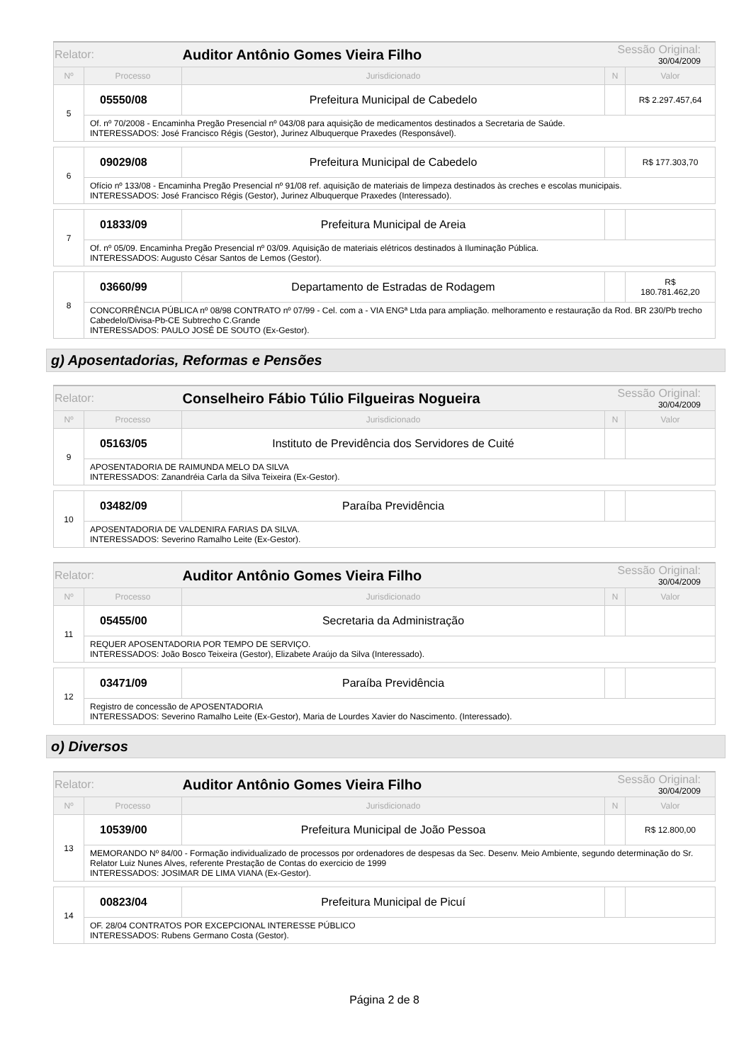| Relator: | | Auditor Antônio Gomes Vieira Filho | Sessão Original: 30/04/2009 | |
| Nº | Processo | Jurisdicionado | N | Valor |
| 5 | 05550/08 | Prefeitura Municipal de Cabedelo | | R$ 2.297.457,64 |
| | Of. nº 70/2008 - Encaminha Pregão Presencial nº 043/08 para aquisição de medicamentos destinados a Secretaria de Saúde. INTERESSADOS: José Francisco Régis (Gestor), Jurinez Albuquerque Praxedes (Responsável). | | | |
| 6 | 09029/08 | Prefeitura Municipal de Cabedelo | | R$ 177.303,70 |
| | Ofício nº 133/08 - Encaminha Pregão Presencial nº 91/08 ref. aquisição de materiais de limpeza destinados às creches e escolas municipais. INTERESSADOS: José Francisco Régis (Gestor), Jurinez Albuquerque Praxedes (Interessado). | | | |
| 7 | 01833/09 | Prefeitura Municipal de Areia | | |
| | Of. nº 05/09. Encaminha Pregão Presencial nº 03/09. Aquisição de materiais elétricos destinados à Iluminação Pública. INTERESSADOS: Augusto César Santos de Lemos (Gestor). | | | |
| 8 | 03660/99 | Departamento de Estradas de Rodagem | | R$ 180.781.462,20 |
| | CONCORRÊNCIA PÚBLICA nº 08/98 CONTRATO nº 07/99 - Cel. com a - VIA ENGª Ltda para ampliação. melhoramento e restauração da Rod. BR 230/Pb trecho Cabedelo/Divisa-Pb-CE Subtrecho C.Grande INTERESSADOS: PAULO JOSÉ DE SOUTO (Ex-Gestor). | | | |
g) Aposentadorias, Reformas e Pensões
| Relator: | | Conselheiro Fábio Túlio Filgueiras Nogueira | Sessão Original: 30/04/2009 | |
| Nº | Processo | Jurisdicionado | N | Valor |
| 9 | 05163/05 | Instituto de Previdência dos Servidores de Cuité | | |
| | APOSENTADORIA DE RAIMUNDA MELO DA SILVA INTERESSADOS: Zanandréia Carla da Silva Teixeira (Ex-Gestor). | | | |
| 10 | 03482/09 | Paraíba Previdência | | |
| | APOSENTADORIA DE VALDENIRA FARIAS DA SILVA. INTERESSADOS: Severino Ramalho Leite (Ex-Gestor). | | | |
| Relator: | | Auditor Antônio Gomes Vieira Filho | Sessão Original: 30/04/2009 | |
| Nº | Processo | Jurisdicionado | N | Valor |
| 11 | 05455/00 | Secretaria da Administração | | |
| | REQUER APOSENTADORIA POR TEMPO DE SERVIÇO. INTERESSADOS: João Bosco Teixeira (Gestor), Elizabete Araújo da Silva (Interessado). | | | |
| 12 | 03471/09 | Paraíba Previdência | | |
| | Registro de concessão de APOSENTADORIA INTERESSADOS: Severino Ramalho Leite (Ex-Gestor), Maria de Lourdes Xavier do Nascimento. (Interessado). | | | |
o) Diversos
| Relator: | | Auditor Antônio Gomes Vieira Filho | Sessão Original: 30/04/2009 | |
| Nº | Processo | Jurisdicionado | N | Valor |
| 13 | 10539/00 | Prefeitura Municipal de João Pessoa | | R$ 12.800,00 |
| | MEMORANDO Nº 84/00 - Formação individualizado de processos por ordenadores de despesas da Sec. Desenv. Meio Ambiente, segundo determinação do Sr. Relator Luiz Nunes Alves, referente Prestação de Contas do exercicio de 1999 INTERESSADOS: JOSIMAR DE LIMA VIANA (Ex-Gestor). | | | |
| 14 | 00823/04 | Prefeitura Municipal de Picuí | | |
| | OF. 28/04 CONTRATOS POR EXCEPCIONAL INTERESSE PÚBLICO INTERESSADOS: Rubens Germano Costa (Gestor). | | | |
Página 2 de 8